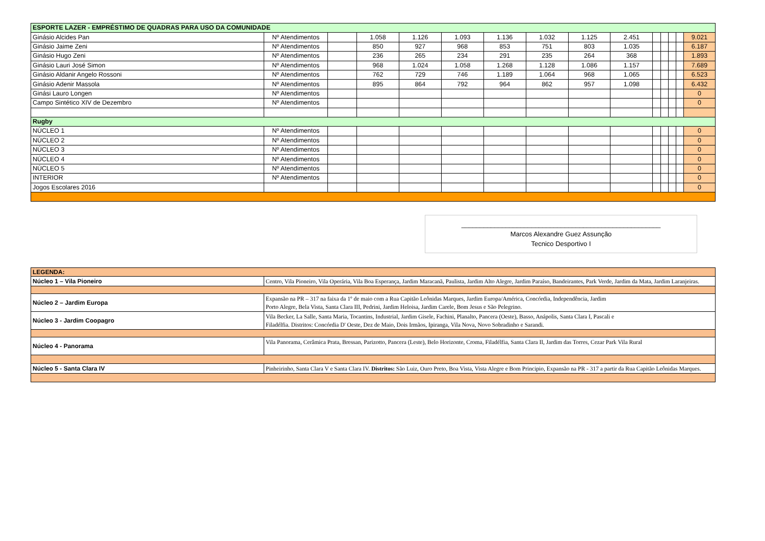| ESPORTE LAZER - EMPRÉSTIMO DE QUADRAS PARA USO DA COMUNIDADE | | | | | | | | | | | | | | |
| Ginásio Alcides Pan | Nº Atendimentos | | 1.058 | 1.126 | 1.093 | 1.136 | 1.032 | 1.125 | 2.451 | | | | | 9.021 |
| Ginásio Jaime Zeni | Nº Atendimentos | | 850 | 927 | 968 | 853 | 751 | 803 | 1.035 | | | | | 6.187 |
| Ginásio Hugo Zeni | Nº Atendimentos | | 236 | 265 | 234 | 291 | 235 | 264 | 368 | | | | | 1.893 |
| Ginásio Lauri José Simon | Nº Atendimentos | | 968 | 1.024 | 1.058 | 1.268 | 1.128 | 1.086 | 1.157 | | | | | 7.689 |
| Ginásio Aldanir Angelo Rossoni | Nº Atendimentos | | 762 | 729 | 746 | 1.189 | 1.064 | 968 | 1.065 | | | | | 6.523 |
| Ginásio Adenir Massola | Nº Atendimentos | | 895 | 864 | 792 | 964 | 862 | 957 | 1.098 | | | | | 6.432 |
| Ginási Lauro Longen | Nº Atendimentos | | | | | | | | | | | | | 0 |
| Campo Sintético XIV de Dezembro | Nº Atendimentos | | | | | | | | | | | | | 0 |
| Rugby | | | | | | | | | | | | | | |
| NÚCLEO 1 | Nº Atendimentos | | | | | | | | | | | | | 0 |
| NÚCLEO 2 | Nº Atendimentos | | | | | | | | | | | | | 0 |
| NÚCLEO 3 | Nº Atendimentos | | | | | | | | | | | | | 0 |
| NÚCLEO 4 | Nº Atendimentos | | | | | | | | | | | | | 0 |
| NÚCLEO 5 | Nº Atendimentos | | | | | | | | | | | | | 0 |
| INTERIOR | Nº Atendimentos | | | | | | | | | | | | | 0 |
| Jogos Escolares 2016 | | | | | | | | | | | | | | 0 |
______________________________________________________
Marcos Alexandre Guez Assunção
Tecnico Desportivo I
| LEGENDA: | |
| Núcleo 1 – Vila Pioneiro | Centro, Vila Pioneiro, Vila Operária, Vila Boa Esperança, Jardim Maracanã, Paulista, Jardim Alto Alegre, Jardim Paraíso, Bandeirantes, Park Verde, Jardim da Mata, Jardim Laranjeiras. |
| Núcleo 2 – Jardim Europa | Expansão na PR – 317 na faixa da 1º de maio com a Rua Capitão Leônidas Marques, Jardim Europa/América, Concórdia, Independência, Jardim Porto Alegre, Bela Vista, Santa Clara III, Pedrini, Jardim Heloisa, Jardim Carele, Bom Jesus e São Pelegrino. |
| Núcleo 3 - Jardim Coopagro | Vila Becker, La Salle, Santa Maria, Tocantins, Industrial, Jardim Gisele, Fachini, Planalto, Pancera (Oeste), Basso, Anápolis, Santa Clara I, Pascali e Filadélfia. Distritos: Concórdia D' Oeste, Dez de Maio, Dois Irmãos, Ipiranga, Vila Nova, Novo Sobradinho e Sarandi. |
| Núcleo 4 - Panorama | Vila Panorama, Cerâmica Prata, Bressan, Parizotto, Pancera (Leste), Belo Horizonte, Croma, Filadélfia, Santa Clara II, Jardim das Torres, Cezar Park Vila Rural |
| Núcleo 5 - Santa Clara IV | Pinheirinho, Santa Clara V e Santa Clara IV. Distritos: São Luiz, Ouro Preto, Boa Vista, Vista Alegre e Bom Principio, Expansão na PR - 317 a partir da Rua Capitão Leônidas Marques. |